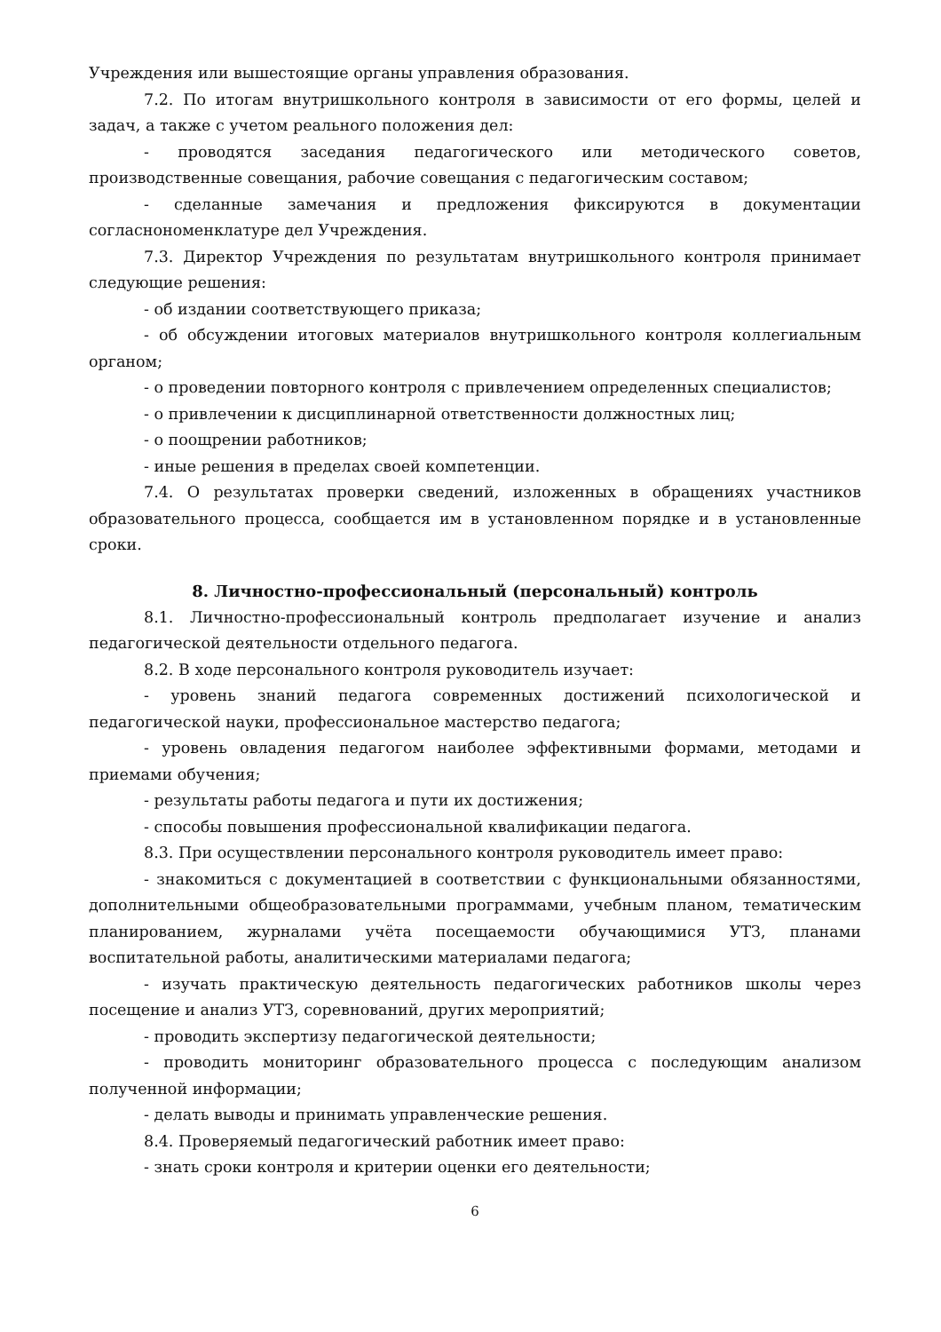Учреждения или вышестоящие органы управления образования.
7.2. По итогам внутришкольного контроля в зависимости от его формы, целей и задач, а также с учетом реального положения дел:
- проводятся заседания педагогического или методического советов, производственные совещания, рабочие совещания с педагогическим составом;
- сделанные замечания и предложения фиксируются в документации согласнономенклатуре дел Учреждения.
7.3. Директор Учреждения по результатам внутришкольного контроля принимает следующие решения:
- об издании соответствующего приказа;
- об обсуждении итоговых материалов внутришкольного контроля коллегиальным органом;
- о проведении повторного контроля с привлечением определенных специалистов;
- о привлечении к дисциплинарной ответственности должностных лиц;
- о поощрении работников;
- иные решения в пределах своей компетенции.
7.4. О результатах проверки сведений, изложенных в обращениях участников образовательного процесса, сообщается им в установленном порядке и в установленные сроки.
8. Личностно-профессиональный (персональный) контроль
8.1. Личностно-профессиональный контроль предполагает изучение и анализ педагогической деятельности отдельного педагога.
8.2. В ходе персонального контроля руководитель изучает:
- уровень знаний педагога современных достижений психологической и педагогической науки, профессиональное мастерство педагога;
- уровень овладения педагогом наиболее эффективными формами, методами и приемами обучения;
- результаты работы педагога и пути их достижения;
- способы повышения профессиональной квалификации педагога.
8.3. При осуществлении персонального контроля руководитель имеет право:
- знакомиться с документацией в соответствии с функциональными обязанностями, дополнительными общеобразовательными программами, учебным планом, тематическим планированием, журналами учёта посещаемости обучающимися УТЗ, планами воспитательной работы, аналитическими материалами педагога;
- изучать практическую деятельность педагогических работников школы через посещение и анализ УТЗ, соревнований, других мероприятий;
- проводить экспертизу педагогической деятельности;
- проводить мониторинг образовательного процесса с последующим анализом полученной информации;
- делать выводы и принимать управленческие решения.
8.4. Проверяемый педагогический работник имеет право:
- знать сроки контроля и критерии оценки его деятельности;
6